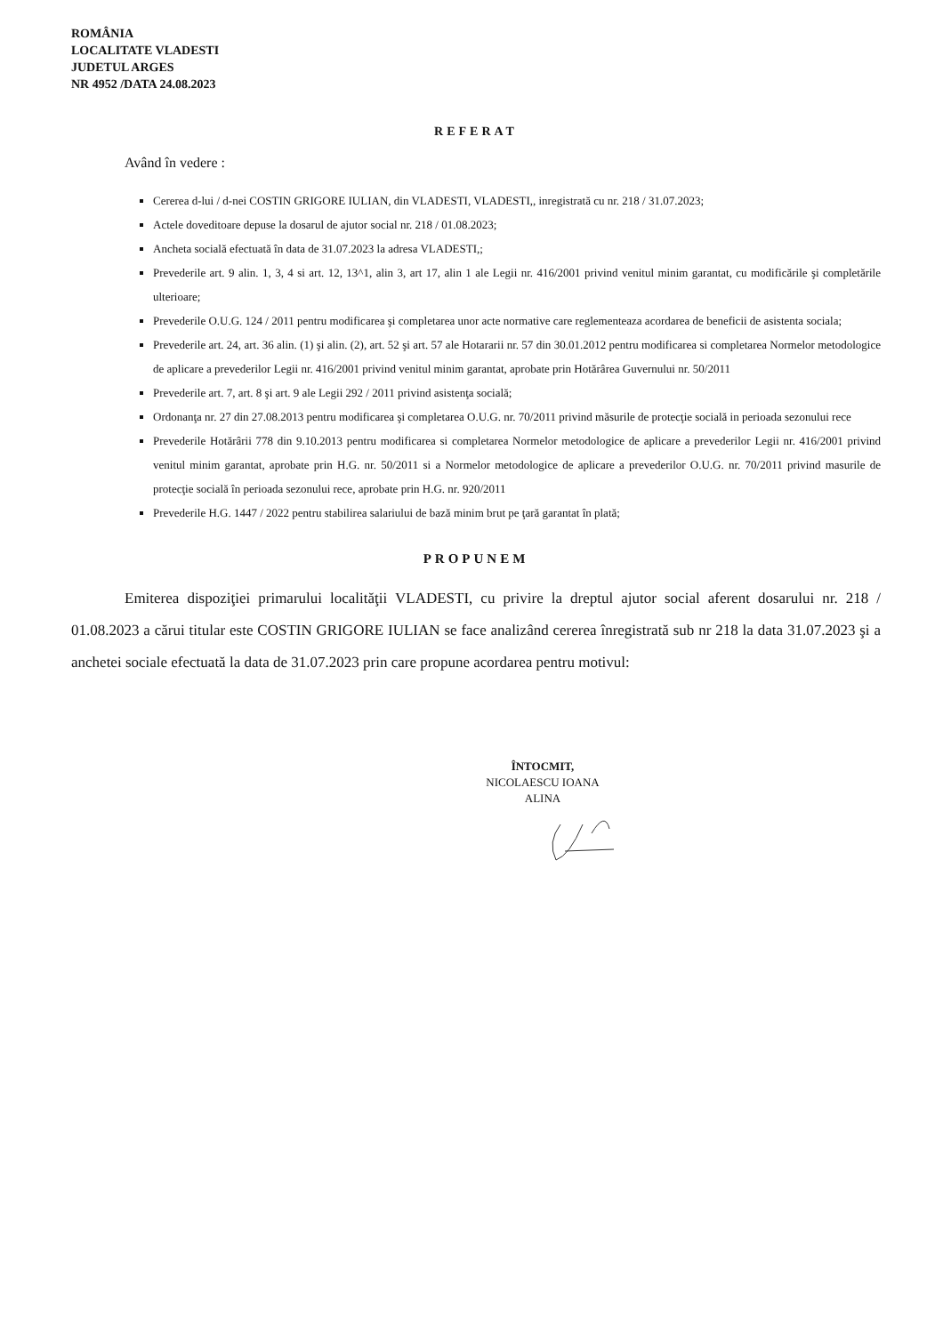ROMÂNIA
LOCALITATE VLADESTI
JUDETUL ARGES
NR 4952 /DATA 24.08.2023
REFERAT
Având în vedere :
Cererea d-lui / d-nei COSTIN GRIGORE IULIAN, din VLADESTI, VLADESTI,, inregistrată cu nr. 218 / 31.07.2023;
Actele doveditoare depuse la dosarul de ajutor social nr. 218 / 01.08.2023;
Ancheta socială efectuată în data de 31.07.2023 la adresa VLADESTI,;
Prevederile art. 9 alin. 1, 3, 4 si art. 12, 13^1, alin 3, art 17, alin 1 ale Legii nr. 416/2001 privind venitul minim garantat, cu modificările şi completările ulterioare;
Prevederile O.U.G. 124 / 2011 pentru modificarea şi completarea unor acte normative care reglementeaza acordarea de beneficii de asistenta sociala;
Prevederile art. 24, art. 36 alin. (1) şi alin. (2), art. 52 şi art. 57 ale Hotararii nr. 57 din 30.01.2012 pentru modificarea si completarea Normelor metodologice de aplicare a prevederilor Legii nr. 416/2001 privind venitul minim garantat, aprobate prin Hotărârea Guvernului nr. 50/2011
Prevederile art. 7, art. 8 şi art. 9 ale Legii 292 / 2011 privind asistenţa socială;
Ordonanţa nr. 27 din 27.08.2013 pentru modificarea şi completarea O.U.G. nr. 70/2011 privind măsurile de protecţie socială in perioada sezonului rece
Prevederile Hotărârii 778 din 9.10.2013 pentru modificarea si completarea Normelor metodologice de aplicare a prevederilor Legii nr. 416/2001 privind venitul minim garantat, aprobate prin H.G. nr. 50/2011 si a Normelor metodologice de aplicare a prevederilor O.U.G. nr. 70/2011 privind masurile de protecţie socială în perioada sezonului rece, aprobate prin H.G. nr. 920/2011
Prevederile H.G. 1447 / 2022 pentru stabilirea salariului de bază minim brut pe ţară garantat în plată;
PROPUNEM
Emiterea dispoziţiei primarului localităţii VLADESTI, cu privire la dreptul ajutor social aferent dosarului nr. 218 / 01.08.2023 a cărui titular este COSTIN GRIGORE IULIAN se face analizând cererea înregistrată sub nr 218 la data 31.07.2023 şi a anchetei sociale efectuată la data de 31.07.2023 prin care propune acordarea pentru motivul:
ÎNTOCMIT,
NICOLAESCU IOANA ALINA